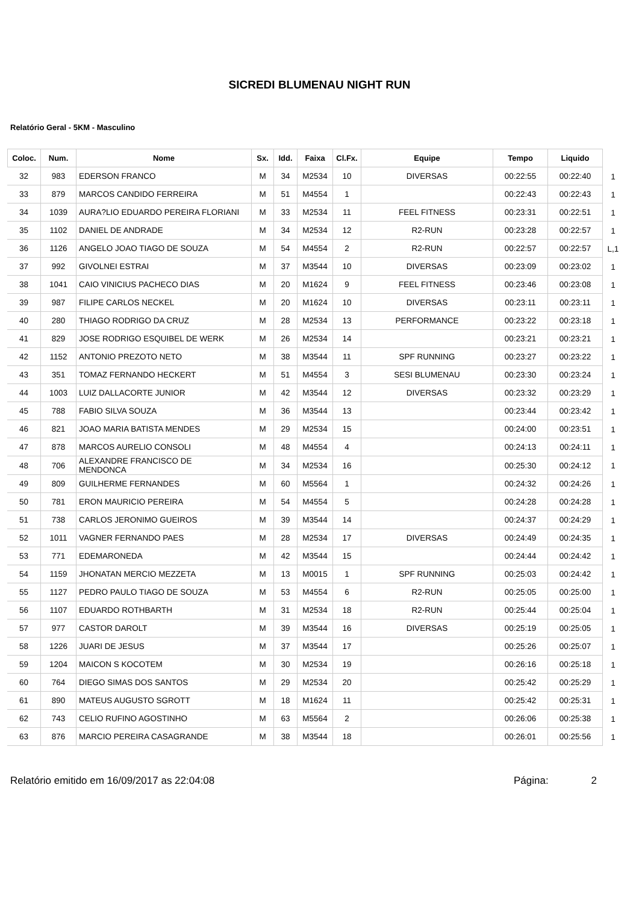SICREDI BLUMENAU NIGHT RUN
Relatório Geral - 5KM - Masculino
| Coloc. | Num. | Nome | Sx. | Idd. | Faixa | Cl.Fx. | Equipe | Tempo | Liquido | |
| --- | --- | --- | --- | --- | --- | --- | --- | --- | --- | --- |
| 32 | 983 | EDERSON FRANCO | M | 34 | M2534 | 10 | DIVERSAS | 00:22:55 | 00:22:40 | 1 |
| 33 | 879 | MARCOS CANDIDO FERREIRA | M | 51 | M4554 | 1 | | 00:22:43 | 00:22:43 | 1 |
| 34 | 1039 | AURA?LIO EDUARDO PEREIRA FLORIANI | M | 33 | M2534 | 11 | FEEL FITNESS | 00:23:31 | 00:22:51 | 1 |
| 35 | 1102 | DANIEL DE ANDRADE | M | 34 | M2534 | 12 | R2-RUN | 00:23:28 | 00:22:57 | 1 |
| 36 | 1126 | ANGELO JOAO TIAGO DE SOUZA | M | 54 | M4554 | 2 | R2-RUN | 00:22:57 | 00:22:57 | L,1 |
| 37 | 992 | GIVOLNEI ESTRAI | M | 37 | M3544 | 10 | DIVERSAS | 00:23:09 | 00:23:02 | 1 |
| 38 | 1041 | CAIO VINICIUS PACHECO DIAS | M | 20 | M1624 | 9 | FEEL FITNESS | 00:23:46 | 00:23:08 | 1 |
| 39 | 987 | FILIPE CARLOS NECKEL | M | 20 | M1624 | 10 | DIVERSAS | 00:23:11 | 00:23:11 | 1 |
| 40 | 280 | THIAGO RODRIGO DA CRUZ | M | 28 | M2534 | 13 | PERFORMANCE | 00:23:22 | 00:23:18 | 1 |
| 41 | 829 | JOSE RODRIGO ESQUIBEL DE WERK | M | 26 | M2534 | 14 | | 00:23:21 | 00:23:21 | 1 |
| 42 | 1152 | ANTONIO PREZOTO NETO | M | 38 | M3544 | 11 | SPF RUNNING | 00:23:27 | 00:23:22 | 1 |
| 43 | 351 | TOMAZ FERNANDO HECKERT | M | 51 | M4554 | 3 | SESI BLUMENAU | 00:23:30 | 00:23:24 | 1 |
| 44 | 1003 | LUIZ DALLACORTE JUNIOR | M | 42 | M3544 | 12 | DIVERSAS | 00:23:32 | 00:23:29 | 1 |
| 45 | 788 | FABIO SILVA SOUZA | M | 36 | M3544 | 13 | | 00:23:44 | 00:23:42 | 1 |
| 46 | 821 | JOAO MARIA BATISTA MENDES | M | 29 | M2534 | 15 | | 00:24:00 | 00:23:51 | 1 |
| 47 | 878 | MARCOS AURELIO CONSOLI | M | 48 | M4554 | 4 | | 00:24:13 | 00:24:11 | 1 |
| 48 | 706 | ALEXANDRE FRANCISCO DE MENDONCA | M | 34 | M2534 | 16 | | 00:25:30 | 00:24:12 | 1 |
| 49 | 809 | GUILHERME FERNANDES | M | 60 | M5564 | 1 | | 00:24:32 | 00:24:26 | 1 |
| 50 | 781 | ERON MAURICIO PEREIRA | M | 54 | M4554 | 5 | | 00:24:28 | 00:24:28 | 1 |
| 51 | 738 | CARLOS JERONIMO GUEIROS | M | 39 | M3544 | 14 | | 00:24:37 | 00:24:29 | 1 |
| 52 | 1011 | VAGNER FERNANDO PAES | M | 28 | M2534 | 17 | DIVERSAS | 00:24:49 | 00:24:35 | 1 |
| 53 | 771 | EDEMARONEDA | M | 42 | M3544 | 15 | | 00:24:44 | 00:24:42 | 1 |
| 54 | 1159 | JHONATAN MERCIO MEZZETA | M | 13 | M0015 | 1 | SPF RUNNING | 00:25:03 | 00:24:42 | 1 |
| 55 | 1127 | PEDRO PAULO TIAGO DE SOUZA | M | 53 | M4554 | 6 | R2-RUN | 00:25:05 | 00:25:00 | 1 |
| 56 | 1107 | EDUARDO ROTHBARTH | M | 31 | M2534 | 18 | R2-RUN | 00:25:44 | 00:25:04 | 1 |
| 57 | 977 | CASTOR DAROLT | M | 39 | M3544 | 16 | DIVERSAS | 00:25:19 | 00:25:05 | 1 |
| 58 | 1226 | JUARI DE JESUS | M | 37 | M3544 | 17 | | 00:25:26 | 00:25:07 | 1 |
| 59 | 1204 | MAICON S KOCOTEM | M | 30 | M2534 | 19 | | 00:26:16 | 00:25:18 | 1 |
| 60 | 764 | DIEGO SIMAS DOS SANTOS | M | 29 | M2534 | 20 | | 00:25:42 | 00:25:29 | 1 |
| 61 | 890 | MATEUS AUGUSTO SGROTT | M | 18 | M1624 | 11 | | 00:25:42 | 00:25:31 | 1 |
| 62 | 743 | CELIO RUFINO AGOSTINHO | M | 63 | M5564 | 2 | | 00:26:06 | 00:25:38 | 1 |
| 63 | 876 | MARCIO PEREIRA CASAGRANDE | M | 38 | M3544 | 18 | | 00:26:01 | 00:25:56 | 1 |
Relatório emitido em 16/09/2017 as 22:04:08 Página: 2